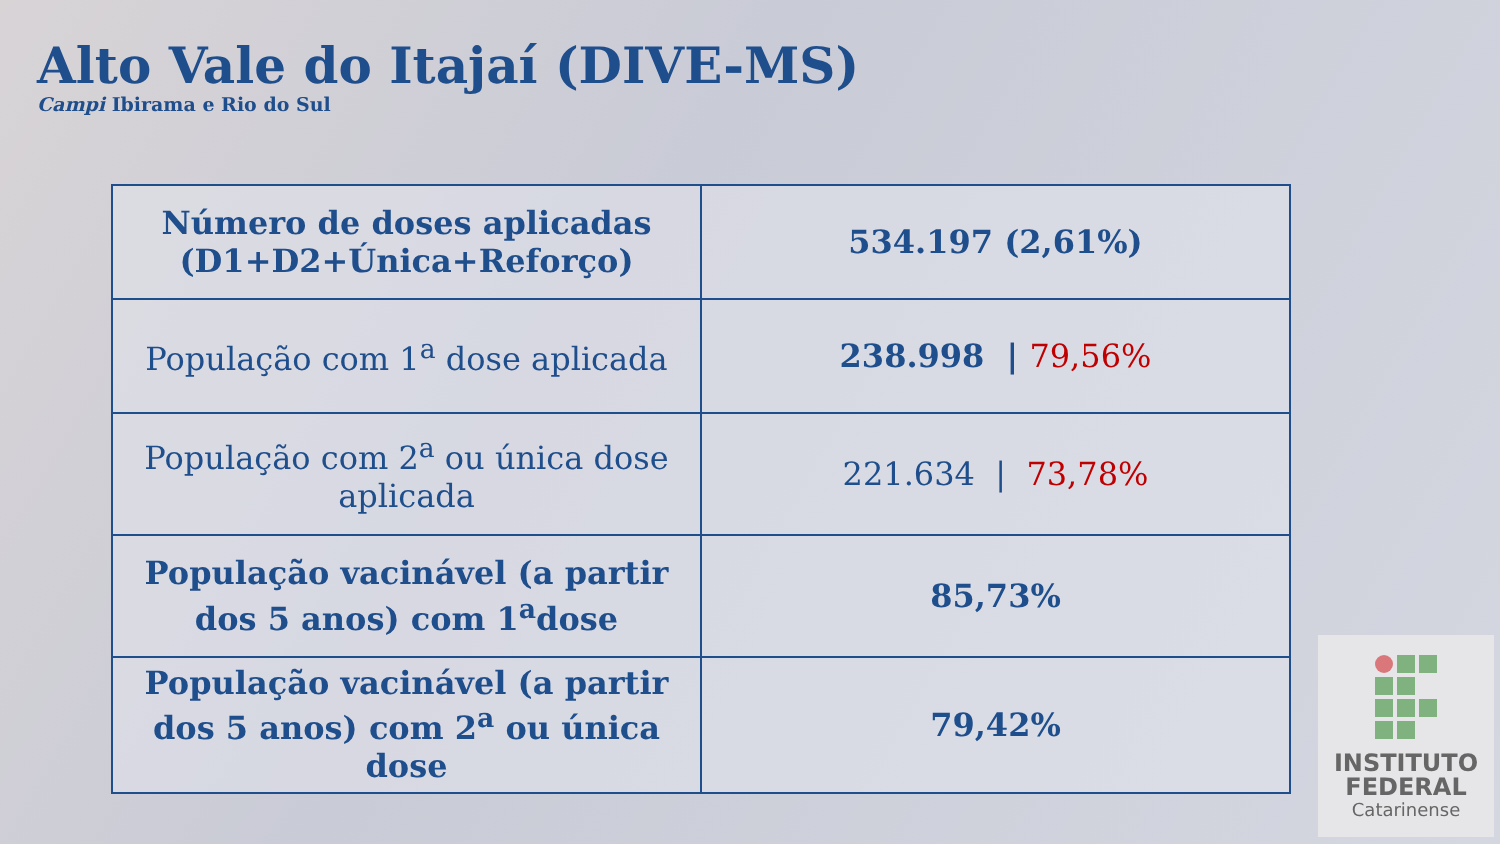Alto Vale do Itajaí (DIVE-MS)
Campi Ibirama e Rio do Sul
| Número de doses aplicadas (D1+D2+Única+Reforço) | 534.197 (2,61%) |
| População com 1<sup>a</sup> dose aplicada | 238.998 / 79,56% |
| População com 2<sup>a</sup> ou única dose aplicada | 221.634 / 73,78% |
| População vacinável (a partir dos 5 anos) com 1<sup>a</sup>dose | 85,73% |
| População vacinável (a partir dos 5 anos) com 2<sup>a</sup> ou única dose | 79,42% |
INSTITUTO
FEDERAL
Catarinense